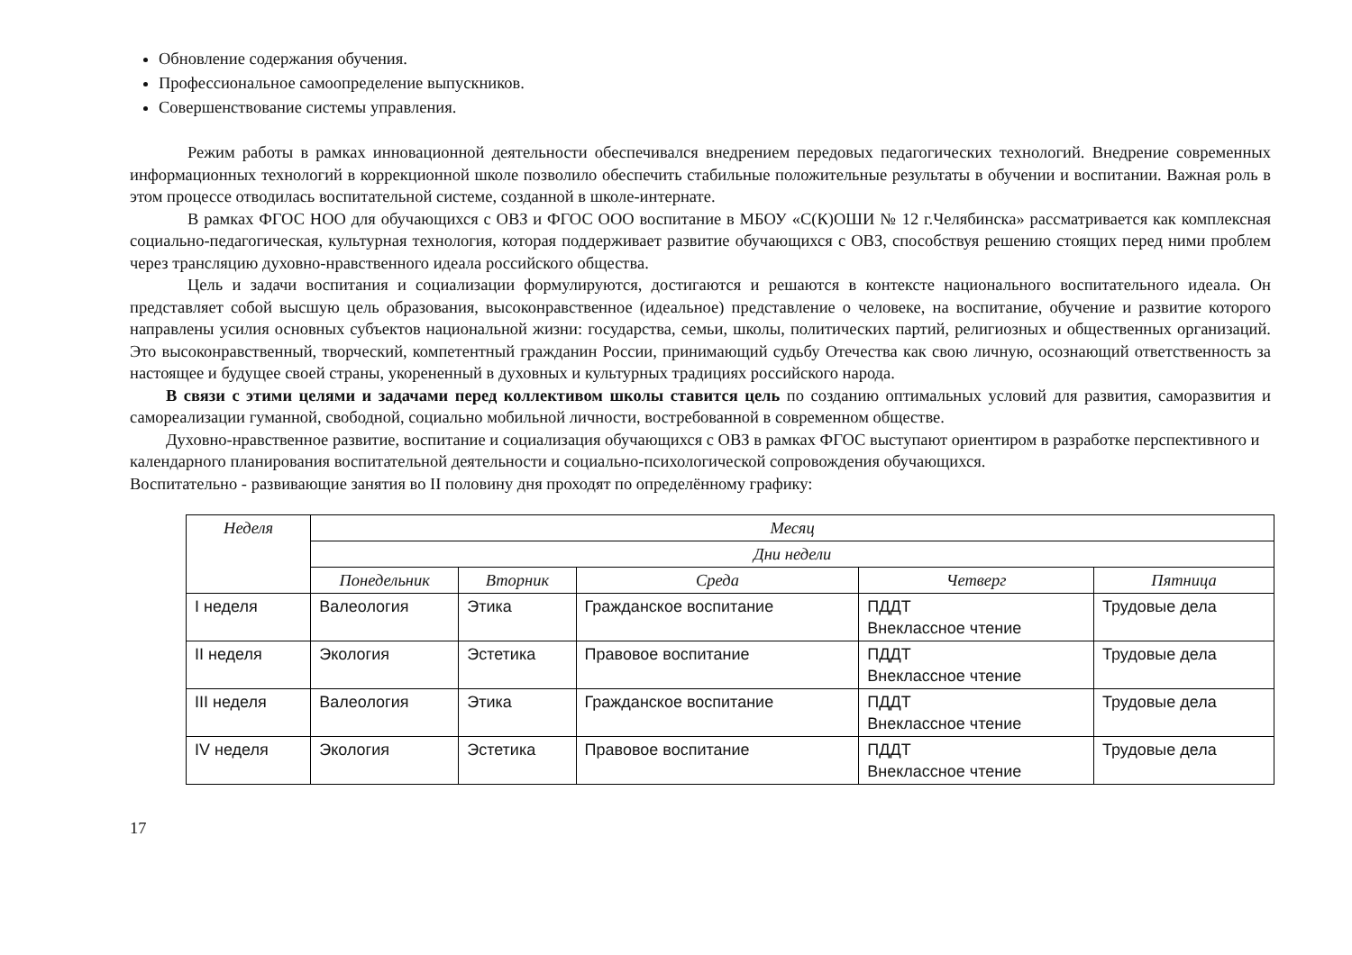Обновление содержания обучения.
Профессиональное самоопределение выпускников.
Совершенствование системы управления.
Режим работы в рамках инновационной деятельности обеспечивался внедрением передовых педагогических технологий. Внедрение современных информационных технологий в коррекционной школе позволило обеспечить стабильные положительные результаты в обучении и воспитании. Важная роль в этом процессе отводилась воспитательной системе, созданной в школе-интернате.
В рамках ФГОС НОО для обучающихся с ОВЗ и ФГОС ООО воспитание в МБОУ «С(К)ОШИ № 12 г.Челябинска» рассматривается как комплексная социально-педагогическая, культурная технология, которая поддерживает развитие обучающихся с ОВЗ, способствуя решению стоящих перед ними проблем через трансляцию духовно-нравственного идеала российского общества.
Цель и задачи воспитания и социализации формулируются, достигаются и решаются в контексте национального воспитательного идеала. Он представляет собой высшую цель образования, высоконравственное (идеальное) представление о человеке, на воспитание, обучение и развитие которого направлены усилия основных субъектов национальной жизни: государства, семьи, школы, политических партий, религиозных и общественных организаций. Это высоконравственный, творческий, компетентный гражданин России, принимающий судьбу Отечества как свою личную, осознающий ответственность за настоящее и будущее своей страны, укорененный в духовных и культурных традициях российского народа.
В связи с этими целями и задачами перед коллективом школы ставится цель по созданию оптимальных условий для развития, саморазвития и самореализации гуманной, свободной, социально мобильной личности, востребованной в современном обществе.
Духовно-нравственное развитие, воспитание и социализация обучающихся с ОВЗ в рамках ФГОС выступают ориентиром в разработке перспективного и календарного планирования воспитательной деятельности и социально-психологической сопровождения обучающихся.
Воспитательно - развивающие занятия во II половину дня проходят по определённому графику:
| Неделя | Месяц | | | | |
| --- | --- | --- | --- | --- | --- |
| | Дни недели | | | | |
| | Понедельник | Вторник | Среда | Четверг | Пятница |
| I неделя | Валеология | Этика | Гражданское воспитание | ПДДТ Внеклассное чтение | Трудовые дела |
| II неделя | Экология | Эстетика | Правовое воспитание | ПДДТ Внеклассное чтение | Трудовые дела |
| III неделя | Валеология | Этика | Гражданское воспитание | ПДДТ Внеклассное чтение | Трудовые дела |
| IV неделя | Экология | Эстетика | Правовое воспитание | ПДДТ Внеклассное чтение | Трудовые дела |
17